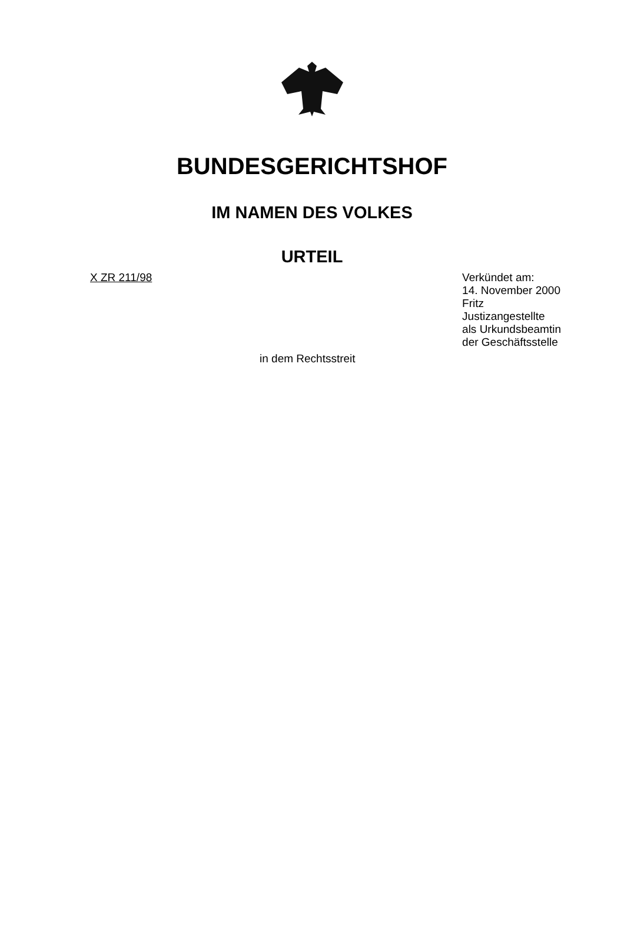BUNDESGERICHTSHOF
IM NAMEN DES VOLKES
URTEIL
X ZR 211/98 Verkündet am:
14. November 2000
Fritz
Justizangestellte
als Urkundsbeamtin
der Geschäftsstelle
in dem Rechtsstreit